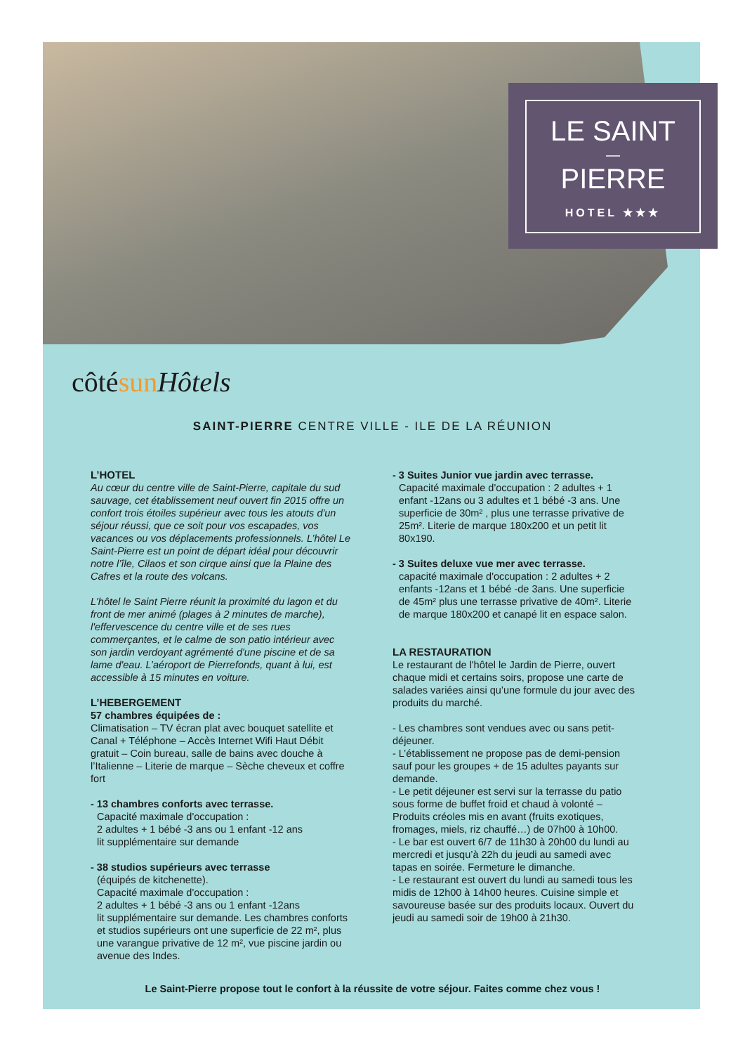LE SAINT
—
PIERRE
HOTEL ★★★
côtésun Hôtels
SAINT-PIERRE CENTRE VILLE - ILE DE LA RÉUNION
L’HOTEL
Au cœur du centre ville de Saint-Pierre, capitale du sud sauvage, cet établissement neuf ouvert fin 2015 offre un confort trois étoiles supérieur avec tous les atouts d'un séjour réussi, que ce soit pour vos escapades, vos vacances ou vos déplacements professionnels. L’hôtel Le Saint-Pierre est un point de départ idéal pour découvrir notre l’île, Cilaos et son cirque ainsi que la Plaine des Cafres et la route des volcans.
L'hôtel le Saint Pierre réunit la proximité du lagon et du front de mer animé (plages à 2 minutes de marche), l'effervescence du centre ville et de ses rues commerçantes, et le calme de son patio intérieur avec son jardin verdoyant agrémenté d'une piscine et de sa lame d'eau. L’aéroport de Pierrefonds, quant à lui, est accessible à 15 minutes en voiture.
L’HEBERGEMENT
57 chambres équipées de :
Climatisation – TV écran plat avec bouquet satellite et Canal + Téléphone – Accès Internet Wifi Haut Débit gratuit – Coin bureau, salle de bains avec douche à l’Italienne – Literie de marque – Sèche cheveux et coffre fort
- 13 chambres conforts avec terrasse.
Capacité maximale d'occupation :
2 adultes + 1 bébé -3 ans ou 1 enfant -12 ans
lit supplémentaire sur demande
- 38 studios supérieurs avec terrasse
(équipés de kitchenette).
Capacité maximale d'occupation :
2 adultes + 1 bébé -3 ans ou 1 enfant -12ans
lit supplémentaire sur demande. Les chambres conforts et studios supérieurs ont une superficie de 22 m², plus une varangue privative de 12 m², vue piscine jardin ou avenue des Indes.
- 3 Suites Junior vue jardin avec terrasse.
Capacité maximale d'occupation : 2 adultes + 1 enfant -12ans ou 3 adultes et 1 bébé -3 ans. Une superficie de 30m² , plus une terrasse privative de 25m². Literie de marque 180x200 et un petit lit 80x190.
- 3 Suites deluxe vue mer avec terrasse.
capacité maximale d'occupation : 2 adultes + 2 enfants -12ans et 1 bébé -de 3ans. Une superficie de 45m² plus une terrasse privative de 40m². Literie de marque 180x200 et canapé lit en espace salon.
LA RESTAURATION
Le restaurant de l'hôtel le Jardin de Pierre, ouvert chaque midi et certains soirs, propose une carte de salades variées ainsi qu’une formule du jour avec des produits du marché.
- Les chambres sont vendues avec ou sans petit-déjeuner.
- L’établissement ne propose pas de demi-pension sauf pour les groupes + de 15 adultes payants sur demande.
- Le petit déjeuner est servi sur la terrasse du patio sous forme de buffet froid et chaud à volonté – Produits créoles mis en avant (fruits exotiques, fromages, miels, riz chauffé…) de 07h00 à 10h00.
- Le bar est ouvert 6/7 de 11h30 à 20h00 du lundi au mercredi et jusqu’à 22h du jeudi au samedi avec tapas en soirée. Fermeture le dimanche.
- Le restaurant est ouvert du lundi au samedi tous les midis de 12h00 à 14h00 heures. Cuisine simple et savoureuse basée sur des produits locaux. Ouvert du jeudi au samedi soir de 19h00 à 21h30.
Le Saint-Pierre propose tout le confort à la réussite de votre séjour. Faites comme chez vous !